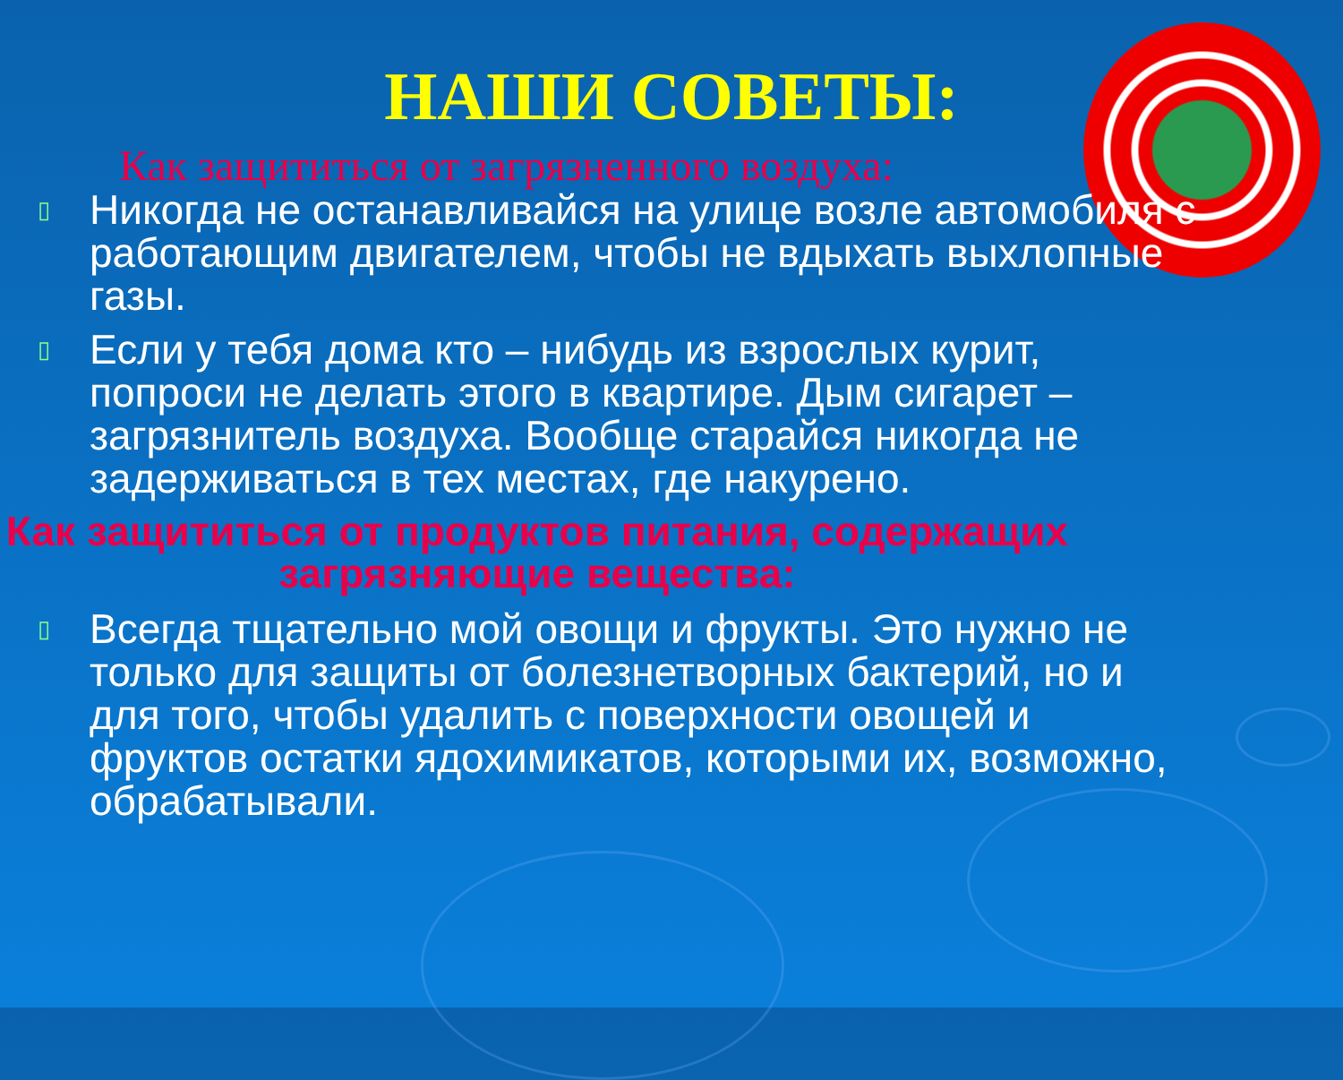НАШИ СОВЕТЫ:
Как защититься от загрязненного воздуха:
▯ Никогда не останавливайся на улице возле автомобиля с работающим двигателем, чтобы не вдыхать выхлопные газы.
▯ Если у тебя дома кто – нибудь из взрослых курит, попроси не делать этого в квартире. Дым сигарет – загрязнитель воздуха. Вообще старайся никогда не задерживаться в тех местах, где накурено.
Как защититься от продуктов питания, содержащих загрязняющие вещества:
▯ Всегда тщательно мой овощи и фрукты. Это нужно не только для защиты от болезнетворных бактерий, но и для того, чтобы удалить с поверхности овощей и фруктов остатки ядохимикатов, которыми их, возможно, обрабатывали.